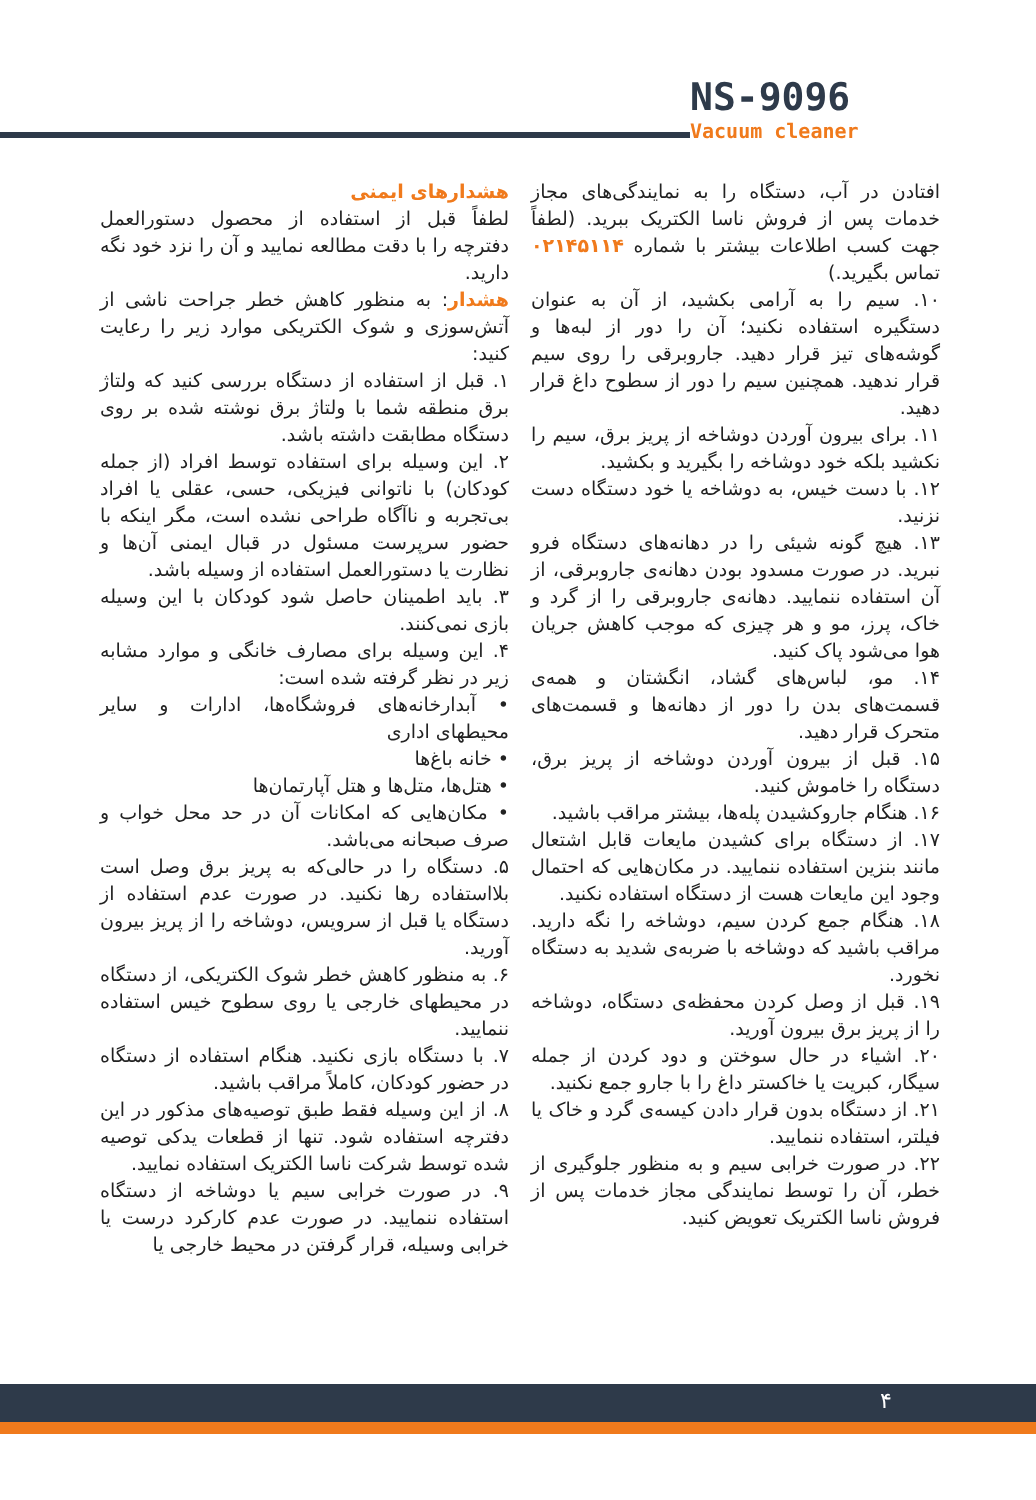NS-9096
Vacuum cleaner
هشدارهای ایمنی
لطفاً قبل از استفاده از محصول دستورالعمل دفترچه را با دقت مطالعه نمایید و آن را نزد خود نگه دارید.
هشدار: به منظور کاهش خطر جراحت ناشی از آتش‌سوزی و شوک الکتریکی موارد زیر را رعایت کنید:
۱. قبل از استفاده از دستگاه بررسی کنید که ولتاژ برق منطقه شما با ولتاژ برق نوشته شده بر روی دستگاه مطابقت داشته باشد.
۲. این وسیله برای استفاده توسط افراد (از جمله کودکان) با ناتوانی فیزیکی، حسی، عقلی یا افراد بی‌تجربه و ناآگاه طراحی نشده است، مگر اینکه با حضور سرپرست مسئول در قبال ایمنی آن‌ها و نظارت یا دستورالعمل استفاده از وسیله باشد.
۳. باید اطمینان حاصل شود کودکان با این وسیله بازی نمی‌کنند.
۴. این وسیله برای مصارف خانگی و موارد مشابه زیر در نظر گرفته شده است:
• آبدارخانه‌های فروشگاه‌ها، ادارات و سایر محیطهای اداری
• خانه باغ‌ها
• هتل‌ها، متل‌ها و هتل آپارتمان‌ها
• مکان‌هایی که امکانات آن در حد محل خواب و صرف صبحانه می‌باشد.
۵. دستگاه را در حالی‌که به پریز برق وصل است بلااستفاده رها نکنید. در صورت عدم استفاده از دستگاه یا قبل از سرویس، دوشاخه را از پریز بیرون آورید.
۶. به منظور کاهش خطر شوک الکتریکی، از دستگاه در محیطهای خارجی یا روی سطوح خیس استفاده ننمایید.
۷. با دستگاه بازی نکنید. هنگام استفاده از دستگاه در حضور کودکان، کاملاً مراقب باشید.
۸. از این وسیله فقط طبق توصیه‌های مذکور در این دفترچه استفاده شود. تنها از قطعات یدکی توصیه شده توسط شرکت ناسا الکتریک استفاده نمایید.
۹. در صورت خرابی سیم یا دوشاخه از دستگاه استفاده ننمایید. در صورت عدم کارکرد درست یا خرابی وسیله، قرار گرفتن در محیط خارجی یا
افتادن در آب، دستگاه را به نمایندگی‌های مجاز خدمات پس از فروش ناسا الکتریک ببرید. (لطفاً جهت کسب اطلاعات بیشتر با شماره ۰۲۱۴۵۱۱۴ تماس بگیرید.)
۱۰. سیم را به آرامی بکشید، از آن به عنوان دستگیره استفاده نکنید؛ آن را دور از لبه‌ها و گوشه‌های تیز قرار دهید. جاروبرقی را روی سیم قرار ندهید. همچنین سیم را دور از سطوح داغ قرار دهید.
۱۱. برای بیرون آوردن دوشاخه از پریز برق، سیم را نکشید بلکه خود دوشاخه را بگیرید و بکشید.
۱۲. با دست خیس، به دوشاخه یا خود دستگاه دست نزنید.
۱۳. هیچ گونه شیئی را در دهانه‌های دستگاه فرو نبرید. در صورت مسدود بودن دهانه‌ی جاروبرقی، از آن استفاده ننمایید. دهانه‌ی جاروبرقی را از گرد و خاک، پرز، مو و هر چیزی که موجب کاهش جریان هوا می‌شود پاک کنید.
۱۴. مو، لباس‌های گشاد، انگشتان و همه‌ی قسمت‌های بدن را دور از دهانه‌ها و قسمت‌های متحرک قرار دهید.
۱۵. قبل از بیرون آوردن دوشاخه از پریز برق، دستگاه را خاموش کنید.
۱۶. هنگام جاروکشیدن پله‌ها، بیشتر مراقب باشید.
۱۷. از دستگاه برای کشیدن مایعات قابل اشتعال مانند بنزین استفاده ننمایید. در مکان‌هایی که احتمال وجود این مایعات هست از دستگاه استفاده نکنید.
۱۸. هنگام جمع کردن سیم، دوشاخه را نگه دارید. مراقب باشید که دوشاخه با ضربه‌ی شدید به دستگاه نخورد.
۱۹. قبل از وصل کردن محفظه‌ی دستگاه، دوشاخه را از پریز برق بیرون آورید.
۲۰. اشیاء در حال سوختن و دود کردن از جمله سیگار، کبریت یا خاکستر داغ را با جارو جمع نکنید.
۲۱. از دستگاه بدون قرار دادن کیسه‌ی گرد و خاک یا فیلتر، استفاده ننمایید.
۲۲. در صورت خرابی سیم و به منظور جلوگیری از خطر، آن را توسط نمایندگی مجاز خدمات پس از فروش ناسا الکتریک تعویض کنید.
۴